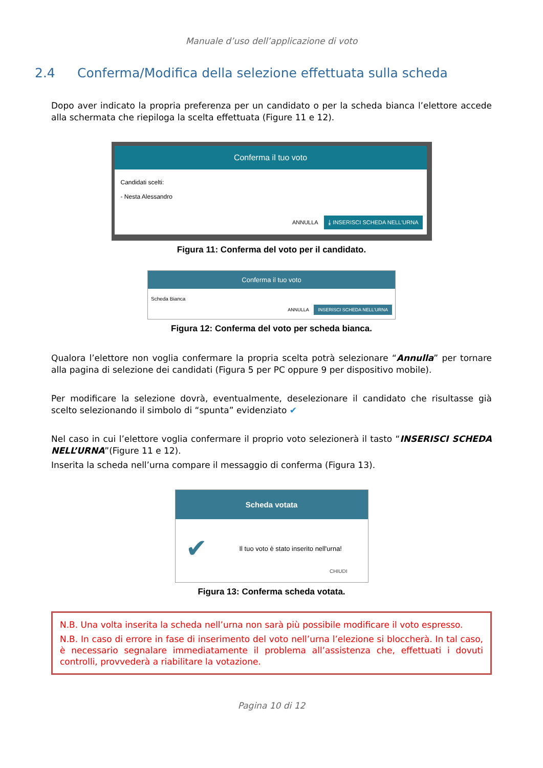Manuale d’uso dell’applicazione di voto
2.4 Conferma/Modifica della selezione effettuata sulla scheda
Dopo aver indicato la propria preferenza per un candidato o per la scheda bianca l’elettore accede alla schermata che riepiloga la scelta effettuata (Figure 11 e 12).
Conferma il tuo voto
Candidati scelti:
- Nesta Alessandro
ANNULLA ⤓ INSERISCI SCHEDA NELL'URNA
Figura 11: Conferma del voto per il candidato.
Conferma il tuo voto
Scheda Bianca
ANNULLA INSERISCI SCHEDA NELL'URNA
Figura 12: Conferma del voto per scheda bianca.
Qualora l’elettore non voglia confermare la propria scelta potrà selezionare “Annulla” per tornare alla pagina di selezione dei candidati (Figura 5 per PC oppure 9 per dispositivo mobile).
Per modificare la selezione dovrà, eventualmente, deselezionare il candidato che risultasse già scelto selezionando il simbolo di “spunta” evidenziato ✔
Nel caso in cui l’elettore voglia confermare il proprio voto selezionerà il tasto “INSERISCI SCHEDA NELL’URNA”(Figure 11 e 12).
Inserita la scheda nell’urna compare il messaggio di conferma (Figura 13).
Scheda votata
✔ Il tuo voto è stato inserito nell'urna!
CHIUDI
Figura 13: Conferma scheda votata.
N.B. Una volta inserita la scheda nell’urna non sarà più possibile modificare il voto espresso.
N.B. In caso di errore in fase di inserimento del voto nell’urna l’elezione si bloccherà. In tal caso, è necessario segnalare immediatamente il problema all’assistenza che, effettuati i dovuti controlli, provvederà a riabilitare la votazione.
Pagina 10 di 12